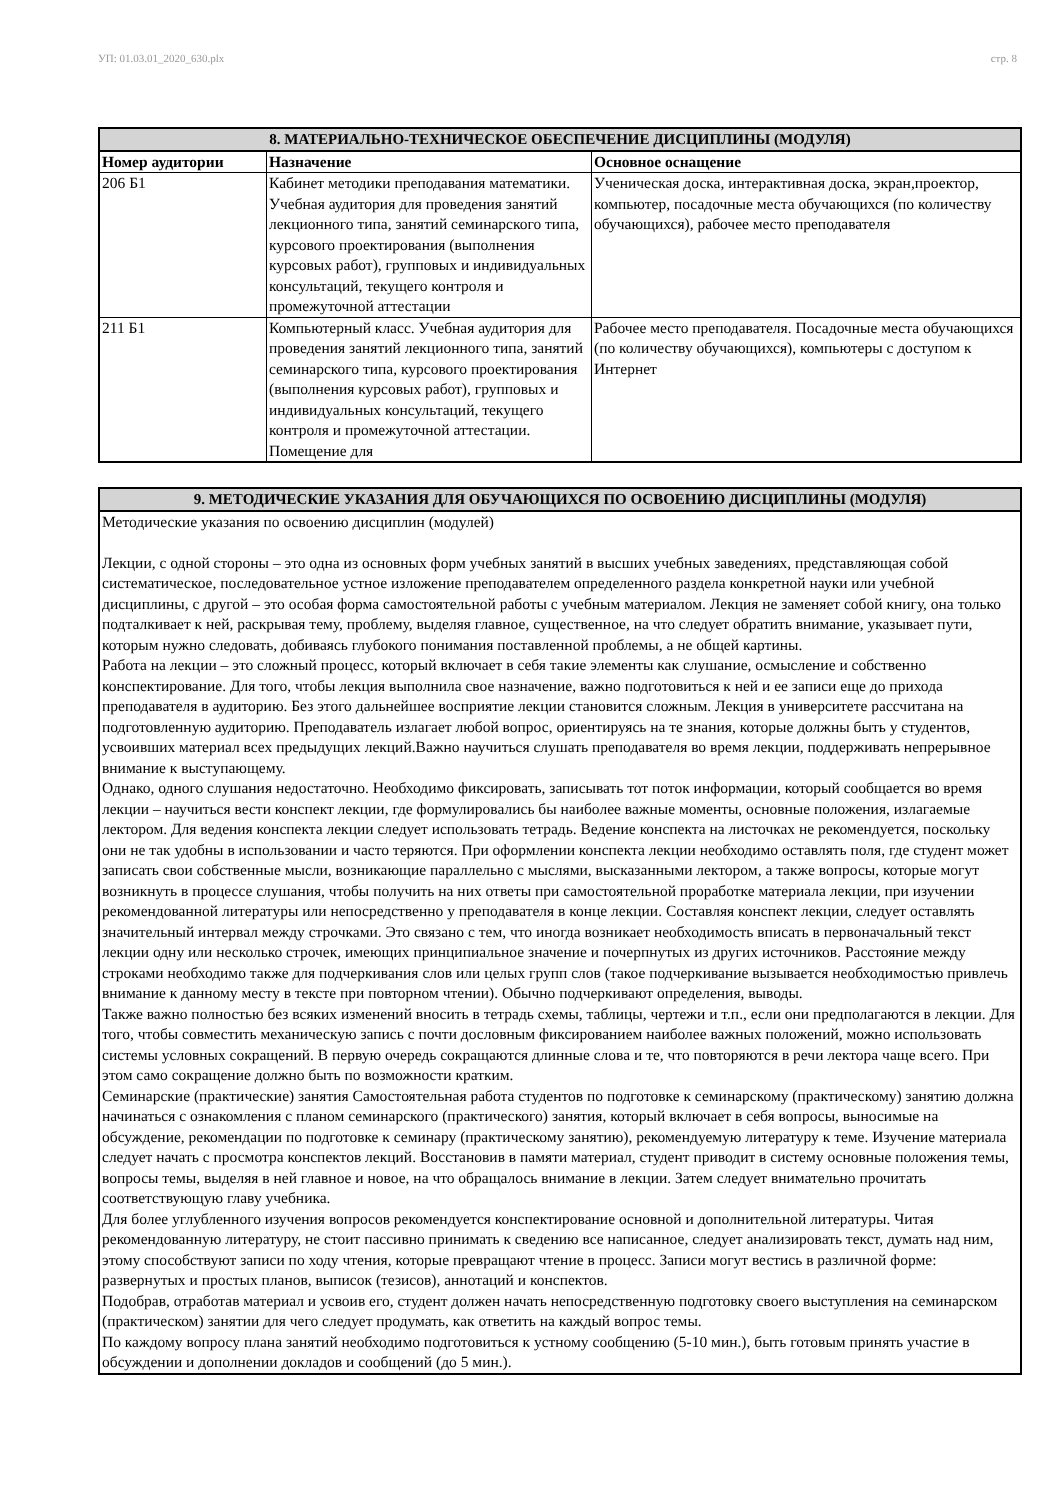УП: 01.03.01_2020_630.plx стр. 8
| 8. МАТЕРИАЛЬНО-ТЕХНИЧЕСКОЕ ОБЕСПЕЧЕНИЕ ДИСЦИПЛИНЫ (МОДУЛЯ) | | |
| --- | --- | --- |
| Номер аудитории | Назначение | Основное оснащение |
| 206 Б1 | Кабинет методики преподавания математики. Учебная аудитория для проведения занятий лекционного типа, занятий семинарского типа, курсового проектирования (выполнения курсовых работ), групповых и индивидуальных консультаций, текущего контроля и промежуточной аттестации | Ученическая доска, интерактивная доска, экран,проектор, компьютер, посадочные места обучающихся (по количеству обучающихся), рабочее место преподавателя |
| 211 Б1 | Компьютерный класс. Учебная аудитория для проведения занятий лекционного типа, занятий семинарского типа, курсового проектирования (выполнения курсовых работ), групповых и индивидуальных консультаций, текущего контроля и промежуточной аттестации. Помещение для | Рабочее место преподавателя. Посадочные места обучающихся (по количеству обучающихся), компьютеры с доступом к Интернет |
| 9. МЕТОДИЧЕСКИЕ УКАЗАНИЯ ДЛЯ ОБУЧАЮЩИХСЯ ПО ОСВОЕНИЮ ДИСЦИПЛИНЫ (МОДУЛЯ) |
| --- |
| Методические указания по освоению дисциплин (модулей) Лекции, с одной стороны – это одна из основных форм учебных занятий в высших учебных заведениях, представляющая собой систематическое, последовательное устное изложение преподавателем определенного раздела конкретной науки или учебной дисциплины, с другой – это особая форма самостоятельной работы с учебным материалом. Лекция не заменяет собой книгу, она только подталкивает к ней, раскрывая тему, проблему, выделяя главное, существенное, на что следует обратить внимание, указывает пути, которым нужно следовать, добиваясь глубокого понимания поставленной проблемы, а не общей картины. Работа на лекции – это сложный процесс, который включает в себя такие элементы как слушание, осмысление и собственно конспектирование. Для того, чтобы лекция выполнила свое назначение, важно подготовиться к ней и ее записи еще до прихода преподавателя в аудиторию. Без этого дальнейшее восприятие лекции становится сложным. Лекция в университете рассчитана на подготовленную аудиторию. Преподаватель излагает любой вопрос, ориентируясь на те знания, которые должны быть у студентов, усвоивших материал всех предыдущих лекций.Важно научиться слушать преподавателя во время лекции, поддерживать непрерывное внимание к выступающему. Однако, одного слушания недостаточно. Необходимо фиксировать, записывать тот поток информации, который сообщается во время лекции – научиться вести конспект лекции, где формулировались бы наиболее важные моменты, основные положения, излагаемые лектором. Для ведения конспекта лекции следует использовать тетрадь. Ведение конспекта на листочках не рекомендуется, поскольку они не так удобны в использовании и часто теряются. При оформлении конспекта лекции необходимо оставлять поля, где студент может записать свои собственные мысли, возникающие параллельно с мыслями, высказанными лектором, а также вопросы, которые могут возникнуть в процессе слушания, чтобы получить на них ответы при самостоятельной проработке материала лекции, при изучении рекомендованной литературы или непосредственно у преподавателя в конце лекции. Составляя конспект лекции, следует оставлять значительный интервал между строчками. Это связано с тем, что иногда возникает необходимость вписать в первоначальный текст лекции одну или несколько строчек, имеющих принципиальное значение и почерпнутых из других источников. Расстояние между строками необходимо также для подчеркивания слов или целых групп слов (такое подчеркивание вызывается необходимостью привлечь внимание к данному месту в тексте при повторном чтении). Обычно подчеркивают определения, выводы. Также важно полностью без всяких изменений вносить в тетрадь схемы, таблицы, чертежи и т.п., если они предполагаются в лекции. Для того, чтобы совместить механическую запись с почти дословным фиксированием наиболее важных положений, можно использовать системы условных сокращений. В первую очередь сокращаются длинные слова и те, что повторяются в речи лектора чаще всего. При этом само сокращение должно быть по возможности кратким. Семинарские (практические) занятия Самостоятельная работа студентов по подготовке к семинарскому (практическому) занятию должна начинаться с ознакомления с планом семинарского (практического) занятия, который включает в себя вопросы, выносимые на обсуждение, рекомендации по подготовке к семинару (практическому занятию), рекомендуемую литературу к теме. Изучение материала следует начать с просмотра конспектов лекций. Восстановив в памяти материал, студент приводит в систему основные положения темы, вопросы темы, выделяя в ней главное и новое, на что обращалось внимание в лекции. Затем следует внимательно прочитать соответствующую главу учебника. Для более углубленного изучения вопросов рекомендуется конспектирование основной и дополнительной литературы. Читая рекомендованную литературу, не стоит пассивно принимать к сведению все написанное, следует анализировать текст, думать над ним, этому способствуют записи по ходу чтения, которые превращают чтение в процесс. Записи могут вестись в различной форме: развернутых и простых планов, выписок (тезисов), аннотаций и конспектов. Подобрав, отработав материал и усвоив его, студент должен начать непосредственную подготовку своего выступления на семинарском (практическом) занятии для чего следует продумать, как ответить на каждый вопрос темы. По каждому вопросу плана занятий необходимо подготовиться к устному сообщению (5-10 мин.), быть готовым принять участие в обсуждении и дополнении докладов и сообщений (до 5 мин.). |